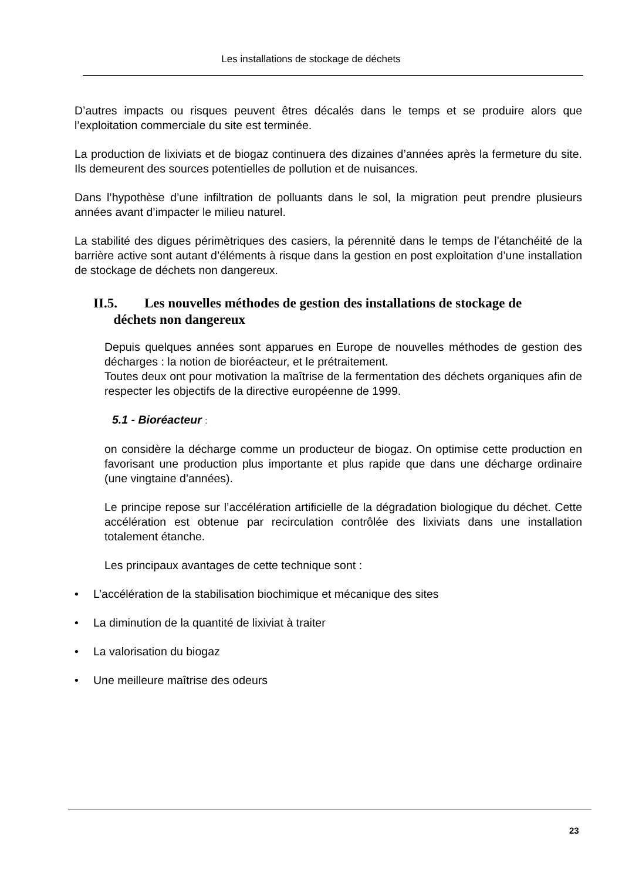Les installations de stockage de déchets
D’autres impacts ou risques peuvent êtres décalés dans le temps et se produire alors que l’exploitation commerciale du site est terminée.
La production de lixiviats et de biogaz continuera des dizaines d’années après la fermeture du site. Ils demeurent des sources potentielles de pollution et de nuisances.
Dans l’hypothèse d’une infiltration de polluants dans le sol, la migration peut prendre plusieurs années avant d’impacter le milieu naturel.
La stabilité des digues périmètriques des casiers, la pérennité dans le temps de l’étanchéité de la barrière active sont autant d’éléments à risque dans la gestion en post exploitation d’une installation de stockage de déchets non dangereux.
II.5. Les nouvelles méthodes de gestion des installations de stockage de
déchets non dangereux
Depuis quelques années sont apparues en Europe de nouvelles méthodes de gestion des décharges : la notion de bioréacteur, et le prétraitement.
Toutes deux ont pour motivation la maîtrise de la fermentation des déchets organiques afin de respecter les objectifs de la directive européenne de 1999.
5.1 - Bioréacteur :
on considère la décharge comme un producteur de biogaz. On optimise cette production en favorisant une production plus importante et plus rapide que dans une décharge ordinaire (une vingtaine d’années).
Le principe repose sur l’accélération artificielle de la dégradation biologique du déchet. Cette accélération est obtenue par recirculation contrôlée des lixiviats dans une installation totalement étanche.
Les principaux avantages de cette technique sont :
• L’accélération de la stabilisation biochimique et mécanique des sites
• La diminution de la quantité de lixiviat à traiter
• La valorisation du biogaz
• Une meilleure maîtrise des odeurs
23